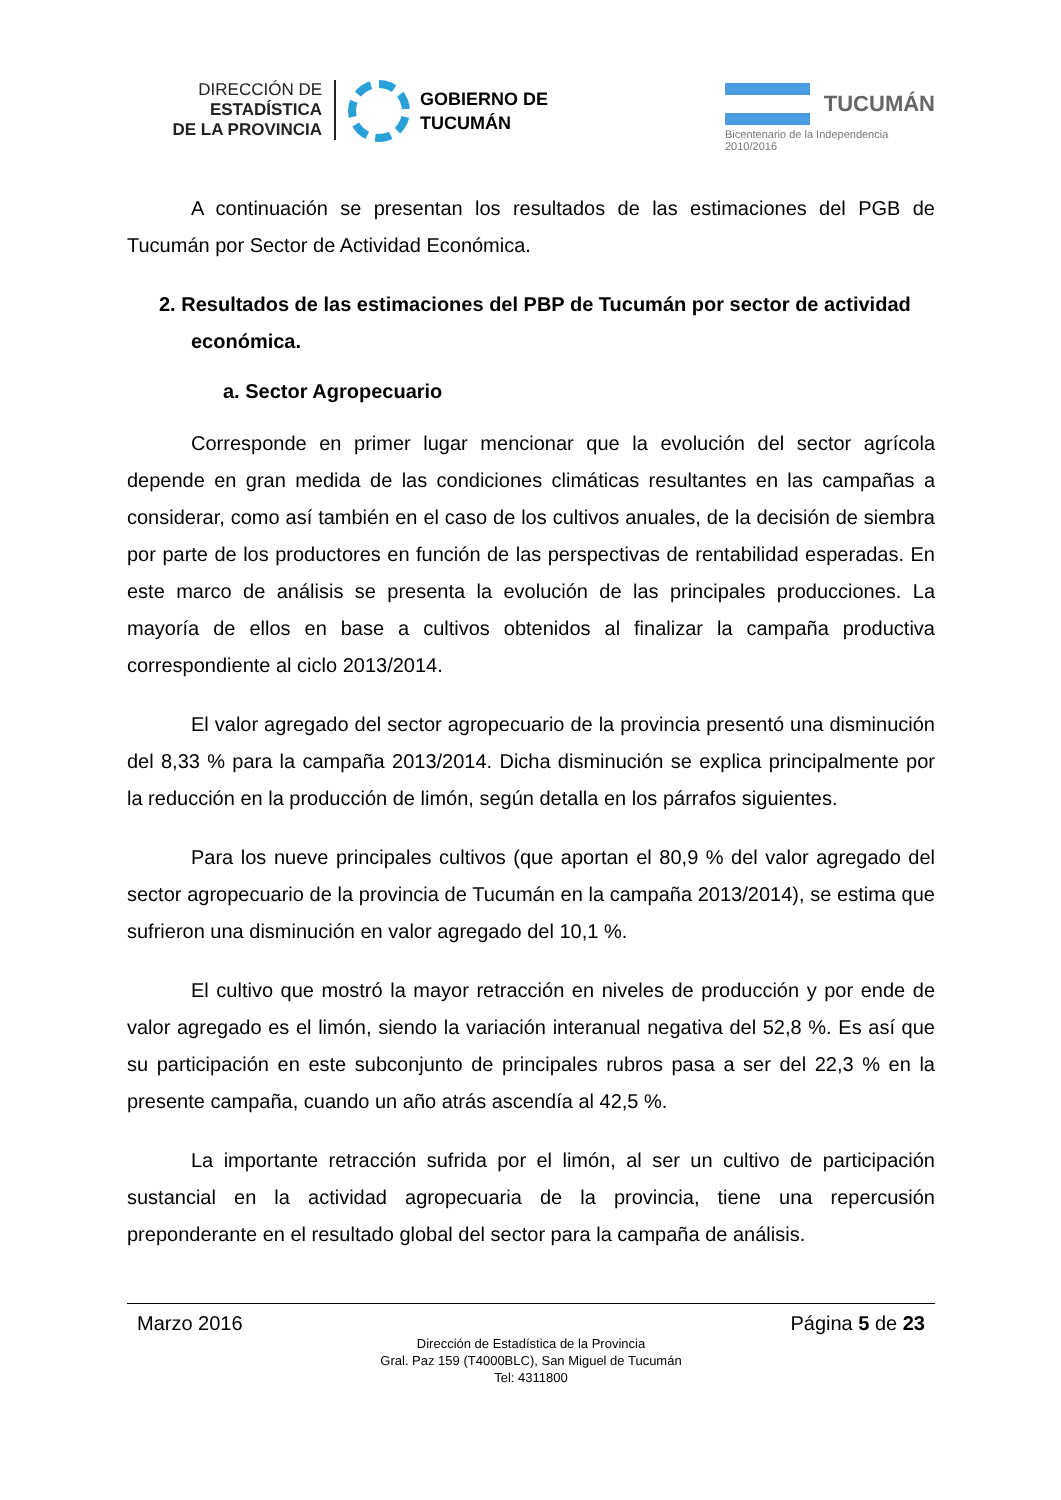DIRECCIÓN DE
ESTADÍSTICA
DE LA PROVINCIA
GOBIERNO DE
TUCUMÁN
TUCUMÁN
Bicentenario de la Independencia 2010/2016
A continuación se presentan los resultados de las estimaciones del PGB de Tucumán por Sector de Actividad Económica.
2. Resultados de las estimaciones del PBP de Tucumán por sector de actividad económica.
a. Sector Agropecuario
Corresponde en primer lugar mencionar que la evolución del sector agrícola depende en gran medida de las condiciones climáticas resultantes en las campañas a considerar, como así también en el caso de los cultivos anuales, de la decisión de siembra por parte de los productores en función de las perspectivas de rentabilidad esperadas. En este marco de análisis se presenta la evolución de las principales producciones. La mayoría de ellos en base a cultivos obtenidos al finalizar la campaña productiva correspondiente al ciclo 2013/2014.
El valor agregado del sector agropecuario de la provincia presentó una disminución del 8,33 % para la campaña 2013/2014. Dicha disminución se explica principalmente por la reducción en la producción de limón, según detalla en los párrafos siguientes.
Para los nueve principales cultivos (que aportan el 80,9 % del valor agregado del sector agropecuario de la provincia de Tucumán en la campaña 2013/2014), se estima que sufrieron una disminución en valor agregado del 10,1 %.
El cultivo que mostró la mayor retracción en niveles de producción y por ende de valor agregado es el limón, siendo la variación interanual negativa del 52,8 %. Es así que su participación en este subconjunto de principales rubros pasa a ser del 22,3 % en la presente campaña, cuando un año atrás ascendía al 42,5 %.
La importante retracción sufrida por el limón, al ser un cultivo de participación sustancial en la actividad agropecuaria de la provincia, tiene una repercusión preponderante en el resultado global del sector para la campaña de análisis.
Marzo 2016 Página 5 de 23
Dirección de Estadística de la Provincia
Gral. Paz 159 (T4000BLC), San Miguel de Tucumán
Tel: 4311800